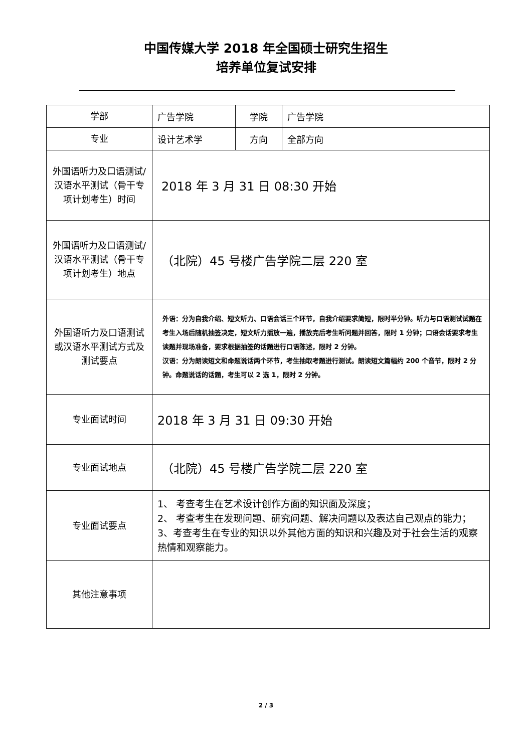中国传媒大学 2018 年全国硕士研究生招生
培养单位复试安排
| 学部 | 广告学院 | 学院 | 广告学院 |
| 专业 | 设计艺术学 | 方向 | 全部方向 |
| 外国语听力及口语测试/汉语水平测试（骨干专项计划考生）时间 | 2018 年 3 月 31 日 08:30 开始 | | |
| 外国语听力及口语测试/汉语水平测试（骨干专项计划考生）地点 | （北院）45 号楼广告学院二层 220 室 | | |
| 外国语听力及口语测试或汉语水平测试方式及测试要点 | 外语：分为自我介绍、短文听力、口语会话三个环节，自我介绍要求简短，限时半分钟。听力与口语测试试题在考生入场后随机抽签决定，短文听力播放一遍，播放完后考生听问题并回答，限时 1 分钟；口语会话要求考生读题并现场准备，要求根据抽签的话题进行口语陈述，限时 2 分钟。 汉语：分为朗读短文和命题说话两个环节，考生抽取考题进行测试。朗读短文篇幅约 200 个音节，限时 2 分钟。命题说话的话题，考生可以 2 选 1，限时 2 分钟。 | | |
| 专业面试时间 | 2018 年 3 月 31 日 09:30 开始 | | |
| 专业面试地点 | （北院）45 号楼广告学院二层 220 室 | | |
| 专业面试要点 | 1、 考查考生在艺术设计创作方面的知识面及深度； 2、 考查考生在发现问题、研究问题、解决问题以及表达自己观点的能力； 3、考查考生在专业的知识以外其他方面的知识和兴趣及对于社会生活的观察热情和观察能力。 | | |
| 其他注意事项 | | | |
2 / 3